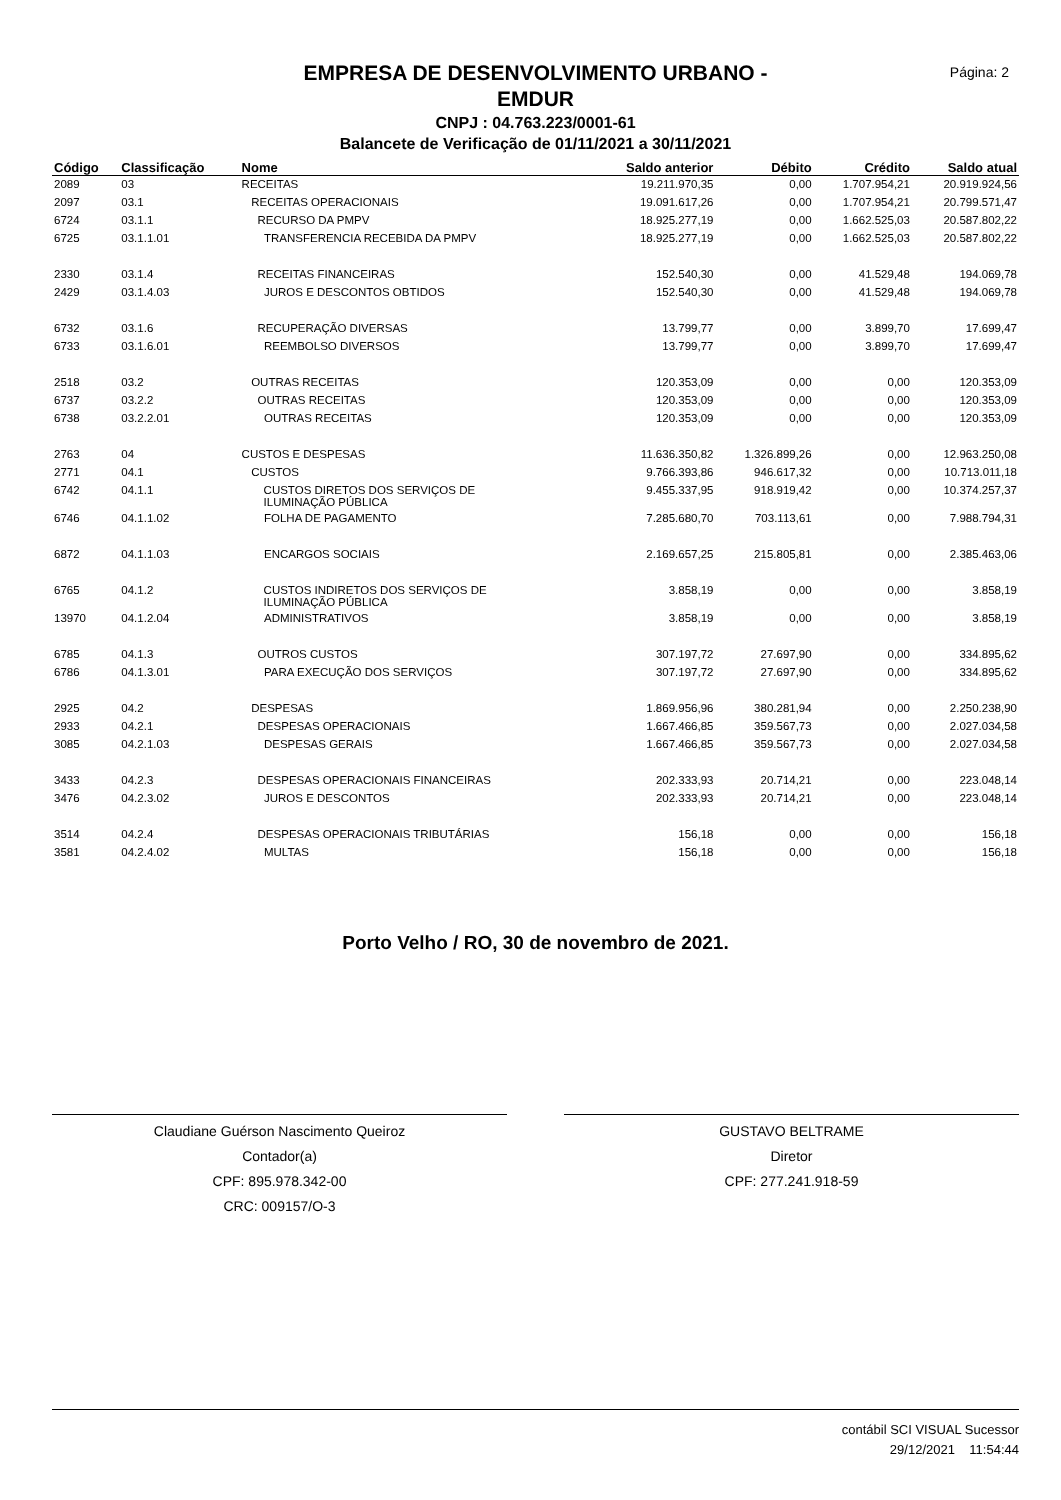Página: 2
EMPRESA DE DESENVOLVIMENTO URBANO -
EMDUR
CNPJ : 04.763.223/0001-61
Balancete de Verificação de 01/11/2021 a 30/11/2021
| Código | Classificação | Nome | Saldo anterior | Débito | Crédito | Saldo atual |
| --- | --- | --- | --- | --- | --- | --- |
| 2089 | 03 | RECEITAS | 19.211.970,35 | 0,00 | 1.707.954,21 | 20.919.924,56 |
| 2097 | 03.1 | RECEITAS OPERACIONAIS | 19.091.617,26 | 0,00 | 1.707.954,21 | 20.799.571,47 |
| 6724 | 03.1.1 | RECURSO DA PMPV | 18.925.277,19 | 0,00 | 1.662.525,03 | 20.587.802,22 |
| 6725 | 03.1.1.01 | TRANSFERENCIA RECEBIDA DA PMPV | 18.925.277,19 | 0,00 | 1.662.525,03 | 20.587.802,22 |
| 2330 | 03.1.4 | RECEITAS FINANCEIRAS | 152.540,30 | 0,00 | 41.529,48 | 194.069,78 |
| 2429 | 03.1.4.03 | JUROS E DESCONTOS OBTIDOS | 152.540,30 | 0,00 | 41.529,48 | 194.069,78 |
| 6732 | 03.1.6 | RECUPERAÇÃO DIVERSAS | 13.799,77 | 0,00 | 3.899,70 | 17.699,47 |
| 6733 | 03.1.6.01 | REEMBOLSO DIVERSOS | 13.799,77 | 0,00 | 3.899,70 | 17.699,47 |
| 2518 | 03.2 | OUTRAS RECEITAS | 120.353,09 | 0,00 | 0,00 | 120.353,09 |
| 6737 | 03.2.2 | OUTRAS RECEITAS | 120.353,09 | 0,00 | 0,00 | 120.353,09 |
| 6738 | 03.2.2.01 | OUTRAS RECEITAS | 120.353,09 | 0,00 | 0,00 | 120.353,09 |
| 2763 | 04 | CUSTOS E DESPESAS | 11.636.350,82 | 1.326.899,26 | 0,00 | 12.963.250,08 |
| 2771 | 04.1 | CUSTOS | 9.766.393,86 | 946.617,32 | 0,00 | 10.713.011,18 |
| 6742 | 04.1.1 | CUSTOS DIRETOS DOS SERVIÇOS DE ILUMINAÇÃO PÚBLICA | 9.455.337,95 | 918.919,42 | 0,00 | 10.374.257,37 |
| 6746 | 04.1.1.02 | FOLHA DE PAGAMENTO | 7.285.680,70 | 703.113,61 | 0,00 | 7.988.794,31 |
| 6872 | 04.1.1.03 | ENCARGOS SOCIAIS | 2.169.657,25 | 215.805,81 | 0,00 | 2.385.463,06 |
| 6765 | 04.1.2 | CUSTOS INDIRETOS DOS SERVIÇOS DE ILUMINAÇÃO PÚBLICA | 3.858,19 | 0,00 | 0,00 | 3.858,19 |
| 13970 | 04.1.2.04 | ADMINISTRATIVOS | 3.858,19 | 0,00 | 0,00 | 3.858,19 |
| 6785 | 04.1.3 | OUTROS CUSTOS | 307.197,72 | 27.697,90 | 0,00 | 334.895,62 |
| 6786 | 04.1.3.01 | PARA EXECUÇÃO DOS SERVIÇOS | 307.197,72 | 27.697,90 | 0,00 | 334.895,62 |
| 2925 | 04.2 | DESPESAS | 1.869.956,96 | 380.281,94 | 0,00 | 2.250.238,90 |
| 2933 | 04.2.1 | DESPESAS OPERACIONAIS | 1.667.466,85 | 359.567,73 | 0,00 | 2.027.034,58 |
| 3085 | 04.2.1.03 | DESPESAS GERAIS | 1.667.466,85 | 359.567,73 | 0,00 | 2.027.034,58 |
| 3433 | 04.2.3 | DESPESAS OPERACIONAIS FINANCEIRAS | 202.333,93 | 20.714,21 | 0,00 | 223.048,14 |
| 3476 | 04.2.3.02 | JUROS E DESCONTOS | 202.333,93 | 20.714,21 | 0,00 | 223.048,14 |
| 3514 | 04.2.4 | DESPESAS OPERACIONAIS TRIBUTÁRIAS | 156,18 | 0,00 | 0,00 | 156,18 |
| 3581 | 04.2.4.02 | MULTAS | 156,18 | 0,00 | 0,00 | 156,18 |
Porto Velho / RO, 30 de novembro de 2021.
Claudiane Guérson Nascimento Queiroz
Contador(a)
CPF: 895.978.342-00
CRC: 009157/O-3
GUSTAVO BELTRAME
Diretor
CPF: 277.241.918-59
contábil SCI VISUAL Sucessor
29/12/2021 11:54:44